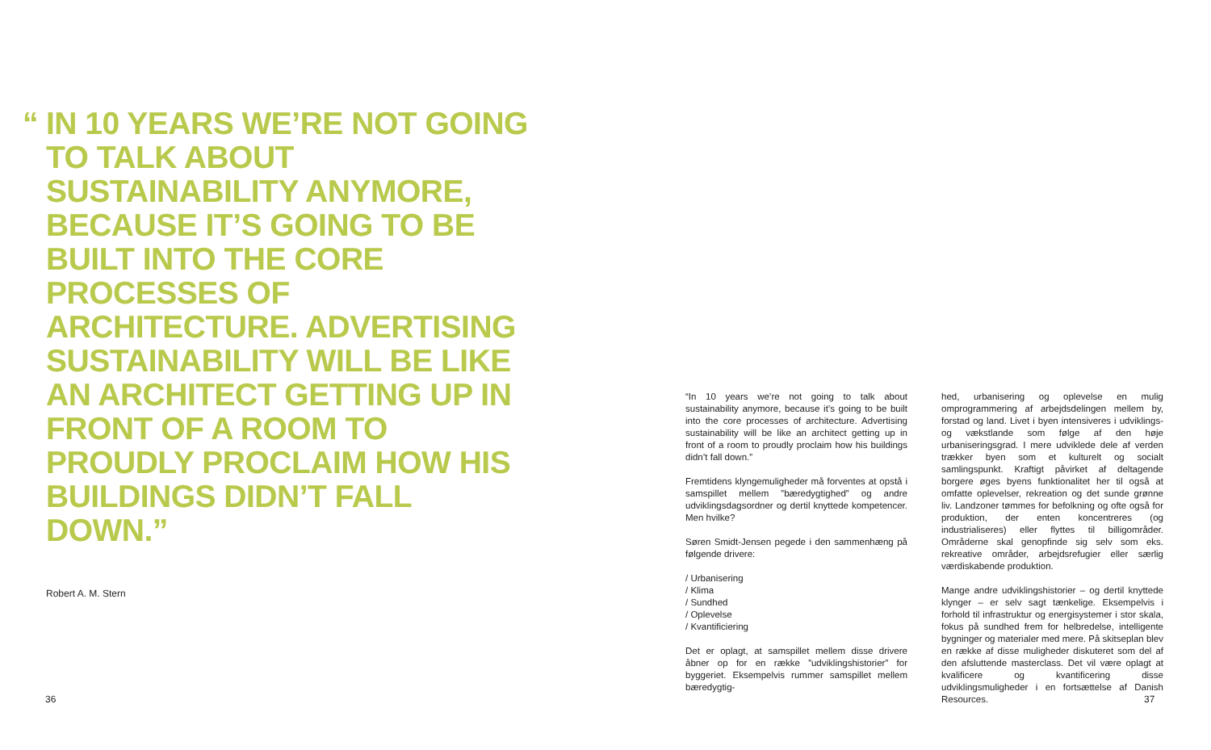“IN 10 YEARS WE’RE NOT GOING TO TALK ABOUT SUSTAINABILITY ANYMORE, BECAUSE IT’S GOING TO BE BUILT INTO THE CORE PROCESSES OF ARCHITECTURE. ADVERTISING SUSTAINABILITY WILL BE LIKE AN ARCHITECT GETTING UP IN FRONT OF A ROOM TO PROUDLY PROCLAIM HOW HIS BUILDINGS DIDN’T FALL DOWN.”
Robert A. M. Stern
“In 10 years we’re not going to talk about sustainability anymore, because it’s going to be built into the core processes of architecture. Advertising sustainability will be like an architect getting up in front of a room to proudly proclaim how his buildings didn’t fall down.”
Fremtidens klyngemuligheder må forventes at opstå i samspillet mellem ”bæredygtighed” og andre udviklingsdagsordner og dertil knyttede kompetencer. Men hvilke?
Søren Smidt-Jensen pegede i den sammenhæng på følgende drivere:
/ Urbanisering
/ Klima
/ Sundhed
/ Oplevelse
/ Kvantificiering
Det er oplagt, at samspillet mellem disse drivere åbner op for en række ”udviklingshistorier” for byggeriet. Eksempelvis rummer samspillet mellem bæredygtig-
hed, urbanisering og oplevelse en mulig omprogrammering af arbejdsdelingen mellem by, forstad og land. Livet i byen intensiveres i udviklings- og vækstlande som følge af den høje urbaniseringsgrad. I mere udviklede dele af verden trækker byen som et kulturelt og socialt samlingspunkt. Kraftigt påvirket af deltagende borgere øges byens funktionalitet her til også at omfatte oplevelser, rekreation og det sunde grønne liv. Landzoner tømmes for befolkning og ofte også for produktion, der enten koncentreres (og industrialiseres) eller flyttes til billigområder. Områderne skal genopfinde sig selv som eks. rekreative områder, arbejdsrefugier eller særlig værdiskabende produktion.
Mange andre udviklingshistorier – og dertil knyttede klynger – er selv sagt tænkelige. Eksempelvis i forhold til infrastruktur og energisystemer i stor skala, fokus på sundhed frem for helbredelse, intelligente bygninger og materialer med mere. På skitseplan blev en række af disse muligheder diskuteret som del af den afsluttende masterclass. Det vil være oplagt at kvalificere og kvantificering disse udviklingsmuligheder i en fortsættelse af Danish Resources.
36 37